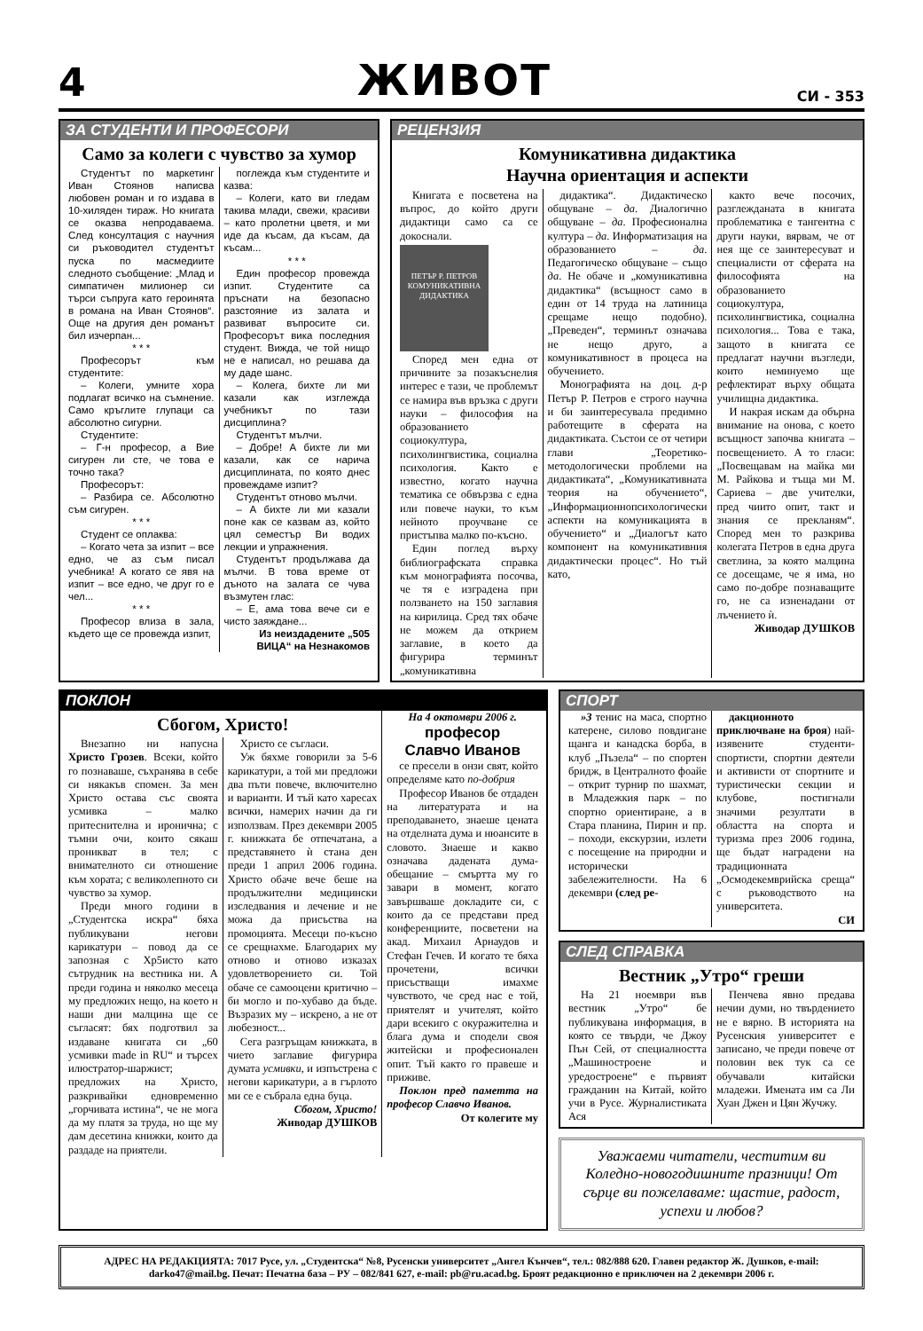4
ЖИВОТ
СИ - 353
ЗА СТУДЕНТИ И ПРОФЕСОРИ
Само за колеги с чувство за хумор
Студентът по маркетинг Иван Стоянов написва любовен роман и го издава в 10-хиляден тираж. Но книгата се оказва непродаваема. След консултация с научния си ръководител студентът пуска по масмедиите следното съобщение: „Млад и симпатичен милионер си търси съпруга като героинята в романа на Иван Стоянов“. Още на другия ден романът бил изчерпан...
* * *
Професорът към студентите:
– Колеги, умните хора подлагат всичко на съмнение. Само кръглите глупаци са абсолютно сигурни.
Студентите:
– Г-н професор, а Вие сигурен ли сте, че това е точно така?
Професорът:
– Разбира се. Абсолютно съм сигурен.
* * *
Студент се оплаква:
– Когато чета за изпит – все едно, че аз съм писал учебника! А когато се явя на изпит – все едно, че друг го е чел...
* * *
Професор влиза в зала, където ще се провежда изпит,
поглежда към студентите и казва:
– Колеги, като ви гледам такива млади, свежи, красиви – като пролетни цветя, и ми иде да късам, да късам, да късам...
* * *
Един професор провежда изпит. Студентите са пръснати на безопасно разстояние из залата и развиват въпросите си. Професорът вика последния студент. Вижда, че той нищо не е написал, но решава да му даде шанс.
– Колега, бихте ли ми казали как изглежда учебникът по тази дисциплина?
Студентът мълчи.
– Добре! А бихте ли ми казали, как се нарича дисциплината, по която днес провеждаме изпит?
Студентът отново мълчи.
– А бихте ли ми казали поне как се казвам аз, който цял семестър Ви водих лекции и упражнения.
Студентът продължава да мълчи. В това време от дъното на залата се чува възмутен глас:
– Е, ама това вече си е чисто заяждане...
Из неиздадените „505 ВИЦА“ на Незнакомов
РЕЦЕНЗИЯ
Комуникативна дидактика
Научна ориентация и аспекти
Книгата е посветена на въпрос, до който други дидактици само са се докоснали.
ПЕТЪР Р. ПЕТРОВ
КОМУНИКАТИВНА ДИДАКТИКА
Според мен една от причините за позакъснелия интерес е тази, че проблемът се намира във връзка с други науки – философия на образованието социокултура, психолингвистика, социална психология. Както е известно, когато научна тематика се обвързва с една или повече науки, то към нейното проучване се пристъпва малко по-късно.
Един поглед върху библиографската справка към монографията посочва, че тя е изградена при ползването на 150 заглавия на кирилица. Сред тях обаче не можем да открием заглавие, в което да фигурира терминът „комуникативна
дидактика“. Дидактическо общуване – да. Диалогично общуване – да. Професионална култура – да. Информатизация на образованието – да. Педагогическо общуване – също да. Не обаче и „комуникативна дидактика“ (всъщност само в един от 14 труда на латиница срещаме нещо подобно). „Преведен“, терминът означава не нещо друго, а комуникативност в процеса на обучението.
Монографията на доц. д-р Петър Р. Петров е строго научна и би заинтересувала предимно работещите в сферата на дидактиката. Състои се от четири глави „Теоретико-методологически проблеми на дидактиката“, „Комуникативната теория на обучението“, „Информационнопсихологически аспекти на комуникацията в обучението“ и „Диалогът като компонент на комуникативния дидактически процес“. Но тъй като,
както вече посочих, разглежданата в книгата проблематика е тангентна с други науки, вярвам, че от нея ще се заинтересуват и специалисти от сферата на философията на образованието социокултура, психолингвистика, социална психология... Това е така, защото в книгата се предлагат научни възгледи, които неминуемо ще рефлектират върху общата училищна дидактика.
И накрая искам да обърна внимание на онова, с което всъщност започва книгата – посвещението. А то гласи: „Посвещавам на майка ми М. Райкова и тъща ми М. Сариева – две учителки, пред чиито опит, такт и знания се прекланям“. Според мен то разкрива колегата Петров в една друга светлина, за която малцина се досещаме, че я има, но само по-добре познаващите го, не са изненадани от лъчението ѝ.
Живодар ДУШКОВ
ПОКЛОН
Сбогом, Христо!
Внезапно ни напусна Христо Грозев. Всеки, който го познаваше, съхранява в себе си някакъв спомен. За мен Христо остава със своята усмивка – малко притеснителна и иронична; с тъмни очи, които сякаш проникват в тел; с внимателното си отношение към хората; с великолепното си чувство за хумор.
Преди много години в „Студентска искра“ бяха публикувани негови карикатури – повод да се запозная с Хр5исто като сътрудник на вестника ни. А преди година и няколко месеца му предложих нещо, на което н наши дни малцина ще се съгласят: бях подготвил за издаване книгата си „60 усмивки made in RU“ и търсех илюстратор-шаржист; предложих на Христо, разкривайки едновременно „горчивата истина“, че не мога да му платя за труда, но ще му дам десетина книжки, които да раздаде на приятели.
Христо се съгласи.
Уж бяхме говорили за 5-6 карикатури, а той ми предложи два пъти повече, включително и варианти. И тъй като харесах всички, намерих начин да ги използвам. През декември 2005 г. книжката бе отпечатана, а представянето ѝ стана ден преди 1 април 2006 година. Христо обаче вече беше на продължителни медицински изследвания и лечение и не можа да присъства на промоцията. Месеци по-късно се срещнахме. Благодарих му отново и отново изказах удовлетворението си. Той обаче се самооцени критично – би могло и по-хубаво да бъде. Възразих му – искрено, а не от любезност...
Сега разгръщам книжката, в чието заглавие фигурира думата усмивки, и изпъстрена с негови карикатури, а в гърлото ми се е събрала една буца.
Сбогом, Христо!
Живодар ДУШКОВ
На 4 октомври 2006 г.
професор
Славчо Иванов
се пресели в онзи свят, който определяме като по-добрия
Професор Иванов бе отдаден на литературата и на преподаването, знаеше цената на отделната дума и нюансите в словото. Знаеше и какво означава дадената дума-обещание – смъртта му го завари в момент, когато завършваше докладите си, с които да се представи пред конференциите, посветени на акад. Михаил Арнаудов и Стефан Гечев. И когато те бяха прочетени, всички присъстващи имахме чувството, че сред нас е той, приятелят и учителят, който дари всекиго с окуражителна и блага дума и сподели своя житейски и професионален опит. Тъй както го правеше и приживе.
Поклон пред паметта на професор Славчо Иванов.
От колегите му
СПОРТ
»3 тенис на маса, спортно катерене, силово повдигане щанга и канадска борба, в клуб „Пъзела“ – по спортен бридж, в Централното фоайе – открит турнир по шахмат, в Младежкия парк – по спортно ориентиране, а в Стара планина, Пирин и пр. – походи, екскурзии, излети с посещение на природни и исторически забележителности. На 6 декември (след ре-
дакционното приключване на броя) най-изявените студенти-спортисти, спортни деятели и активисти от спортните и туристически секции и клубове, постигнали значими резултати в областта на спорта и туризма през 2006 година, ще бъдат наградени на традиционната „Осмодекемврийска среща“ с ръководството на университета.
СИ
СЛЕД СПРАВКА
Вестник „Утро“ греши
На 21 ноември във вестник „Утро“ бе публикувана информация, в която се твърди, че Джоу Пън Сей, от специалността „Машиностроене и уредостроене“ е първият гражданин на Китай, който учи в Русе. Журналистиката Ася
Пенчева явно предава нечии думи, но твърдението не е вярно. В историята на Русенския университет е записано, че преди повече от половин век тук са се обучавали китайски младежи. Имената им са Ли Хуан Джен и Цян Жучжу.
Уважаеми читатели, честитим ви Коледно-новогодишните празници! От сърце ви пожелаваме: щастие, радост, успехи и любов?
АДРЕС НА РЕДАКЦИЯТА: 7017 Русе, ул. „Студентска“ №8, Русенски университет „Ангел Кънчев“, тел.: 082/888 620. Главен редактор Ж. Душков, e-mail: darko47@mail.bg. Печат: Печатна база – РУ – 082/841 627, e-mail: pb@ru.acad.bg. Броят редакционно е приключен на 2 декември 2006 г.